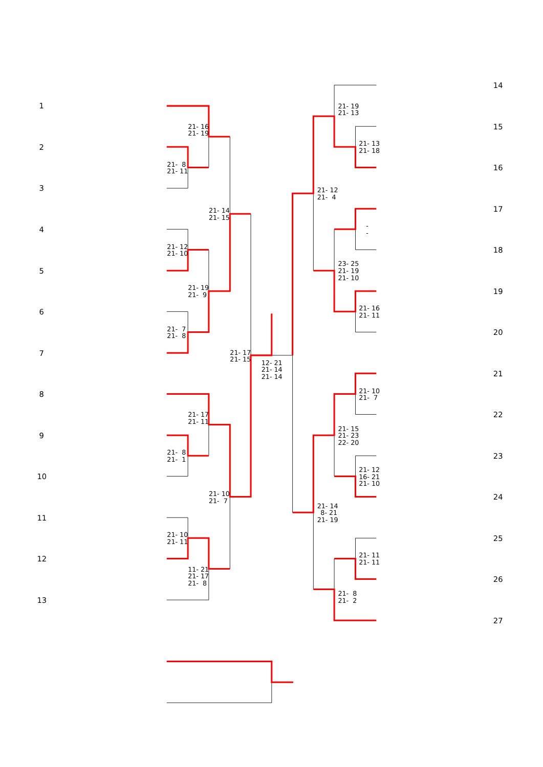1
2
3
4
5
6
7
8
9
10
11
12
13
14
15
16
17
18
19
20
21
22
23
24
25
26
27
21- 16
21- 19
21- 8
21- 11
21- 14
21- 15
21- 12
21- 10
21- 19
21- 9
21- 7
21- 8
21- 17
21- 15
12- 21
21- 14
21- 14
21- 17
21- 11
21- 8
21- 1
21- 10
21- 7
21- 10
21- 11
11- 21
21- 17
21- 8
21- 19
21- 13
21- 13
21- 18
21- 12
21- 4
-
-
23- 25
21- 19
21- 10
21- 16
21- 11
21- 10
21- 7
21- 15
21- 23
22- 20
21- 12
16- 21
21- 10
21- 14
8- 21
21- 19
21- 11
21- 11
21- 8
21- 2